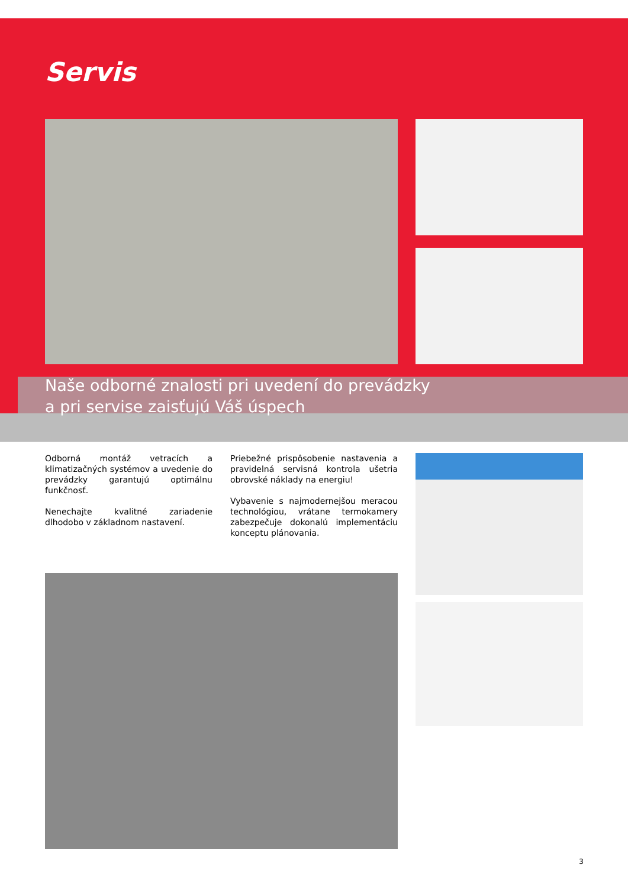Servis
Naše odborné znalosti pri uvedení do prevádzky
a pri servise zaisťujú Váš úspech
Odborná montáž vetracích a klimatizačných systémov a uvedenie do prevádzky garantujú optimálnu funkčnosť.
Nenechajte kvalitné zariadenie dlhodobo v základnom nastavení.
Priebežné prispôsobenie nastavenia a pravidelná servisná kontrola ušetria obrovské náklady na energiu!
Vybavenie s najmodernejšou meracou technológiou, vrátane termokamery zabezpečuje dokonalú implementáciu konceptu plánovania.
3